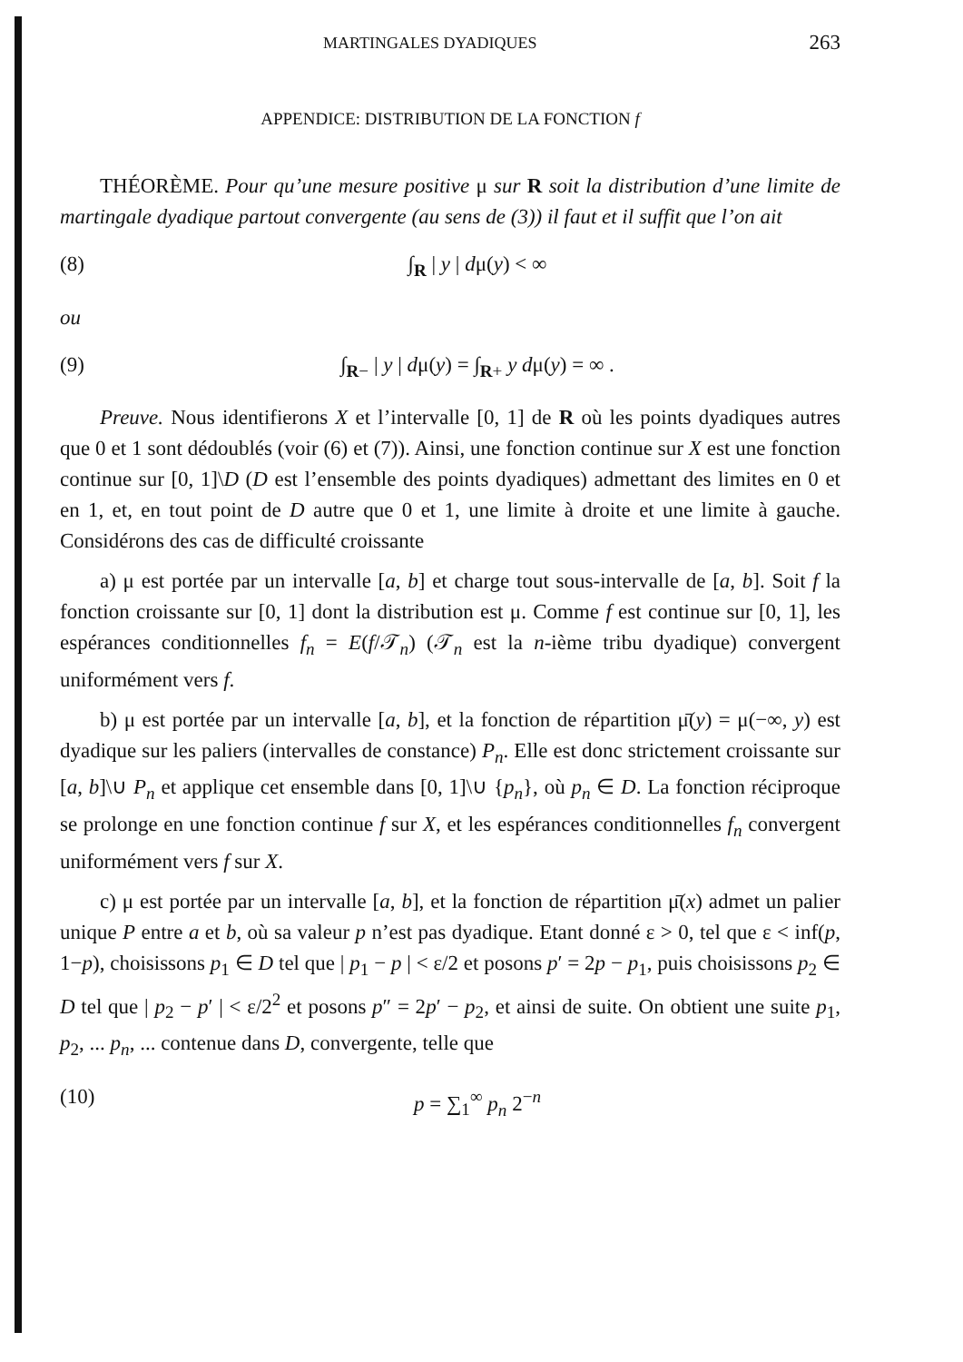MARTINGALES DYADIQUES 263
APPENDICE: DISTRIBUTION DE LA FONCTION f
THÉORÈME. Pour qu’une mesure positive μ sur R soit la distribution d’une limite de martingale dyadique partout convergente (au sens de (3)) il faut et il suffit que l’on ait
(8) ∫<sub>R</sub> | y | dμ(y) < ∞
ou
(9) ∫<sub>R−</sub> | y | dμ(y) = ∫<sub>R+</sub> y dμ(y) = ∞ .
Preuve. Nous identifierons X et l’intervalle [0, 1] de R où les points dyadiques autres que 0 et 1 sont dédoublés (voir (6) et (7)). Ainsi, une fonction continue sur X est une fonction continue sur [0, 1]\D (D est l’ensemble des points dyadiques) admettant des limites en 0 et en 1, et, en tout point de D autre que 0 et 1, une limite à droite et une limite à gauche. Considérons des cas de difficulté croissante
a) μ est portée par un intervalle [a, b] et charge tout sous-intervalle de [a, b]. Soit f la fonction croissante sur [0, 1] dont la distribution est μ. Comme f est continue sur [0, 1], les espérances conditionnelles f<sub>n</sub> = E(f/𝒯<sub>n</sub>) (𝒯<sub>n</sub> est la n-ième tribu dyadique) convergent uniformément vers f.
b) μ est portée par un intervalle [a, b], et la fonction de répartition μ̄(y) = μ(−∞, y) est dyadique sur les paliers (intervalles de constance) P<sub>n</sub>. Elle est donc strictement croissante sur [a, b]\∪ P<sub>n</sub> et applique cet ensemble dans [0, 1]\∪ {p<sub>n</sub>}, où p<sub>n</sub> ∈ D. La fonction réciproque se prolonge en une fonction continue f sur X, et les espérances conditionnelles f<sub>n</sub> convergent uniformément vers f sur X.
c) μ est portée par un intervalle [a, b], et la fonction de répartition μ̄(x) admet un palier unique P entre a et b, où sa valeur p n’est pas dyadique. Etant donné ε > 0, tel que ε < inf(p, 1−p), choisissons p<sub>1</sub> ∈ D tel que | p<sub>1</sub> − p | < ε/2 et posons p′ = 2p − p<sub>1</sub>, puis choisissons p<sub>2</sub> ∈ D tel que | p<sub>2</sub> − p′ | < ε/2<sup>2</sup> et posons p″ = 2p′ − p<sub>2</sub>, et ainsi de suite. On obtient une suite p<sub>1</sub>, p<sub>2</sub>, ... p<sub>n</sub>, ... contenue dans D, convergente, telle que
(10) p = ∑<sub>1</sub><sup>∞</sup> p<sub>n</sub> 2<sup>−n</sup>